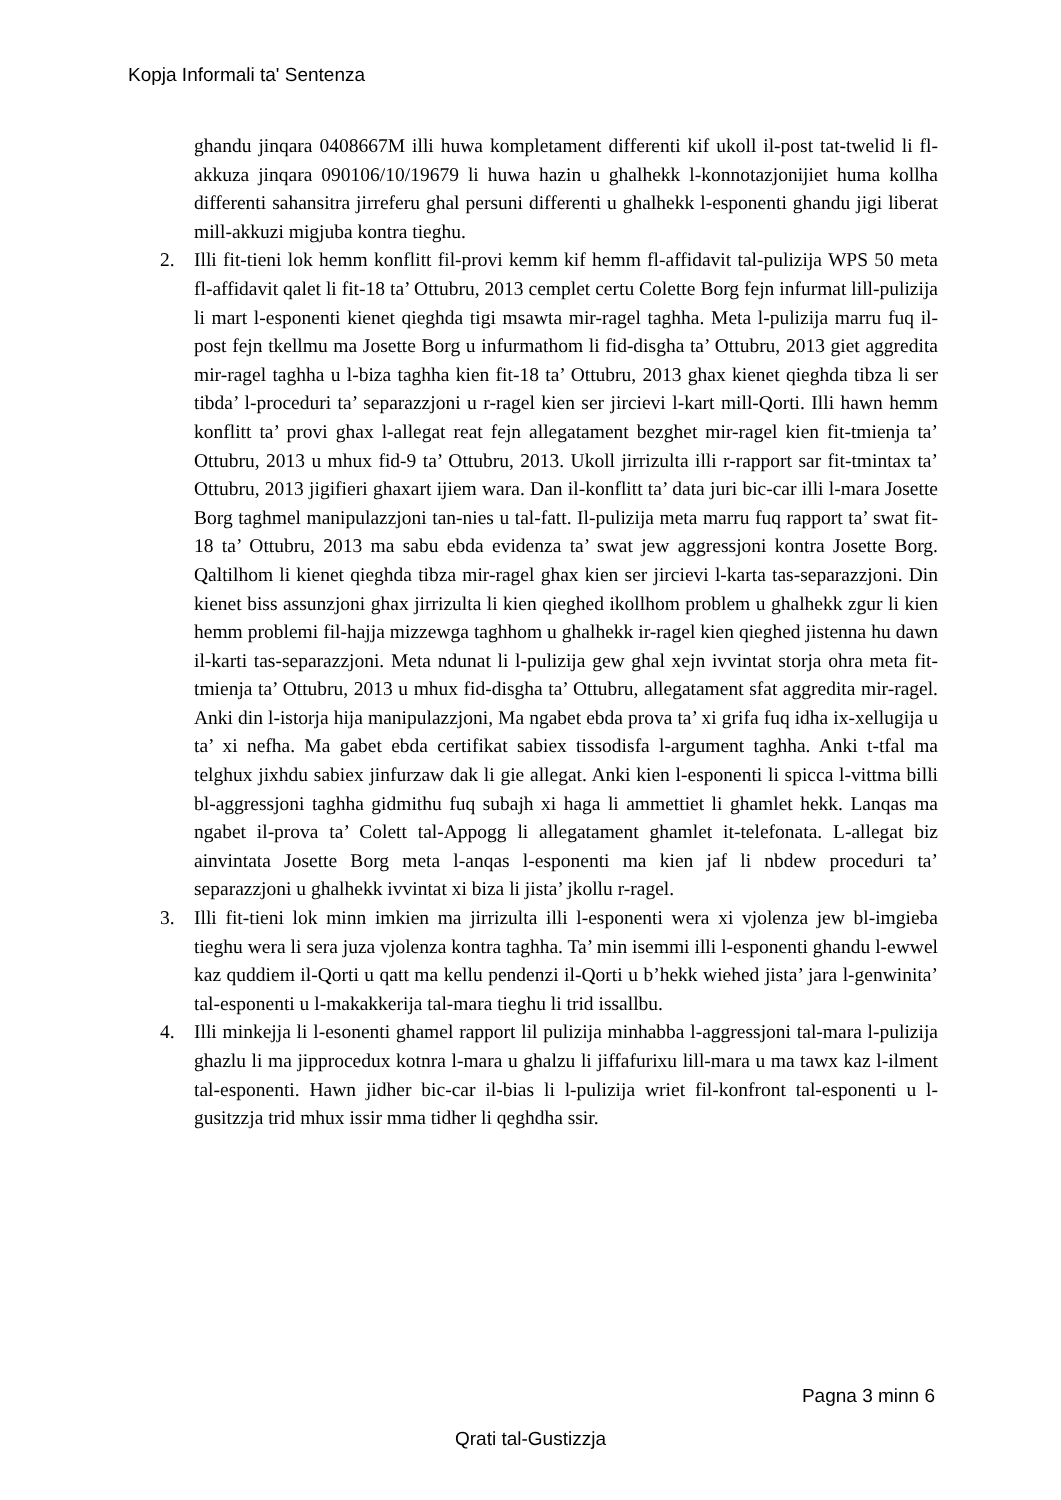Kopja Informali ta' Sentenza
ghandu jinqara 0408667M illi huwa kompletament differenti kif ukoll il-post tat-twelid li fl-akkuza jinqara 090106/10/19679 li huwa hazin u ghalhekk l-konnotazjonijiet huma kollha differenti sahansitra jirreferu ghal persuni differenti u ghalhekk l-esponenti ghandu jigi liberat mill-akkuzi migjuba kontra tieghu.
2. Illi fit-tieni lok hemm konflitt fil-provi kemm kif hemm fl-affidavit tal-pulizija WPS 50 meta fl-affidavit qalet li fit-18 ta’ Ottubru, 2013 cemplet certu Colette Borg fejn infurmat lill-pulizija li mart l-esponenti kienet qieghda tigi msawta mir-ragel taghha. Meta l-pulizija marru fuq il-post fejn tkellmu ma Josette Borg u infurmathom li fid-disgha ta’ Ottubru, 2013 giet aggredita mir-ragel taghha u l-biza taghha kien fit-18 ta’ Ottubru, 2013 ghax kienet qieghda tibza li ser tibda’ l-proceduri ta’ separazzjoni u r-ragel kien ser jircievi l-kart mill-Qorti. Illi hawn hemm konflitt ta’ provi ghax l-allegat reat fejn allegatament bezghet mir-ragel kien fit-tmienja ta’ Ottubru, 2013 u mhux fid-9 ta’ Ottubru, 2013. Ukoll jirrizulta illi r-rapport sar fit-tmintax ta’ Ottubru, 2013 jigifieri ghaxart ijiem wara. Dan il-konflitt ta’ data juri bic-car illi l-mara Josette Borg taghmel manipulazzjoni tan-nies u tal-fatt. Il-pulizija meta marru fuq rapport ta’ swat fit-18 ta’ Ottubru, 2013 ma sabu ebda evidenza ta’ swat jew aggressjoni kontra Josette Borg. Qaltilhom li kienet qieghda tibza mir-ragel ghax kien ser jircievi l-karta tas-separazzjoni. Din kienet biss assunzjoni ghax jirrizulta li kien qieghed ikollhom problem u ghalhekk zgur li kien hemm problemi fil-hajja mizzewga taghhom u ghalhekk ir-ragel kien qieghed jistenna hu dawn il-karti tas-separazzjoni. Meta ndunat li l-pulizija gew ghal xejn ivvintat storja ohra meta fit-tmienja ta’ Ottubru, 2013 u mhux fid-disgha ta’ Ottubru, allegatament sfat aggredita mir-ragel. Anki din l-istorja hija manipulazzjoni, Ma ngabet ebda prova ta’ xi grifa fuq idha ix-xellugija u ta’ xi nefha. Ma gabet ebda certifikat sabiex tissodisfa l-argument taghha. Anki t-tfal ma telghux jixhdu sabiex jinfurzaw dak li gie allegat. Anki kien l-esponenti li spicca l-vittma billi bl-aggressjoni taghha gidmithu fuq subajh xi haga li ammettiet li ghamlet hekk. Lanqas ma ngabet il-prova ta’ Colett tal-Appogg li allegatament ghamlet it-telefonata. L-allegat biz ainvintata Josette Borg meta l-anqas l-esponenti ma kien jaf li nbdew proceduri ta’ separazzjoni u ghalhekk ivvintat xi biza li jista’ jkollu r-ragel.
3. Illi fit-tieni lok minn imkien ma jirrizulta illi l-esponenti wera xi vjolenza jew bl-imgieba tieghu wera li sera juza vjolenza kontra taghha. Ta’ min isemmi illi l-esponenti ghandu l-ewwel kaz quddiem il-Qorti u qatt ma kellu pendenzi il-Qorti u b’hekk wiehed jista’ jara l-genwinita’ tal-esponenti u l-makakkerija tal-mara tieghu li trid issallbu.
4. Illi minkejja li l-esonenti ghamel rapport lil pulizija minhabba l-aggressjoni tal-mara l-pulizija ghazlu li ma jipprocedux kotnra l-mara u ghalzu li jiffafurixu lill-mara u ma tawx kaz l-ilment tal-esponenti. Hawn jidher bic-car il-bias li l-pulizija wriet fil-konfront tal-esponenti u l-gusitzzja trid mhux issir mma tidher li qeghdha ssir.
Pagna 3 minn 6
Qrati tal-Gustizzja